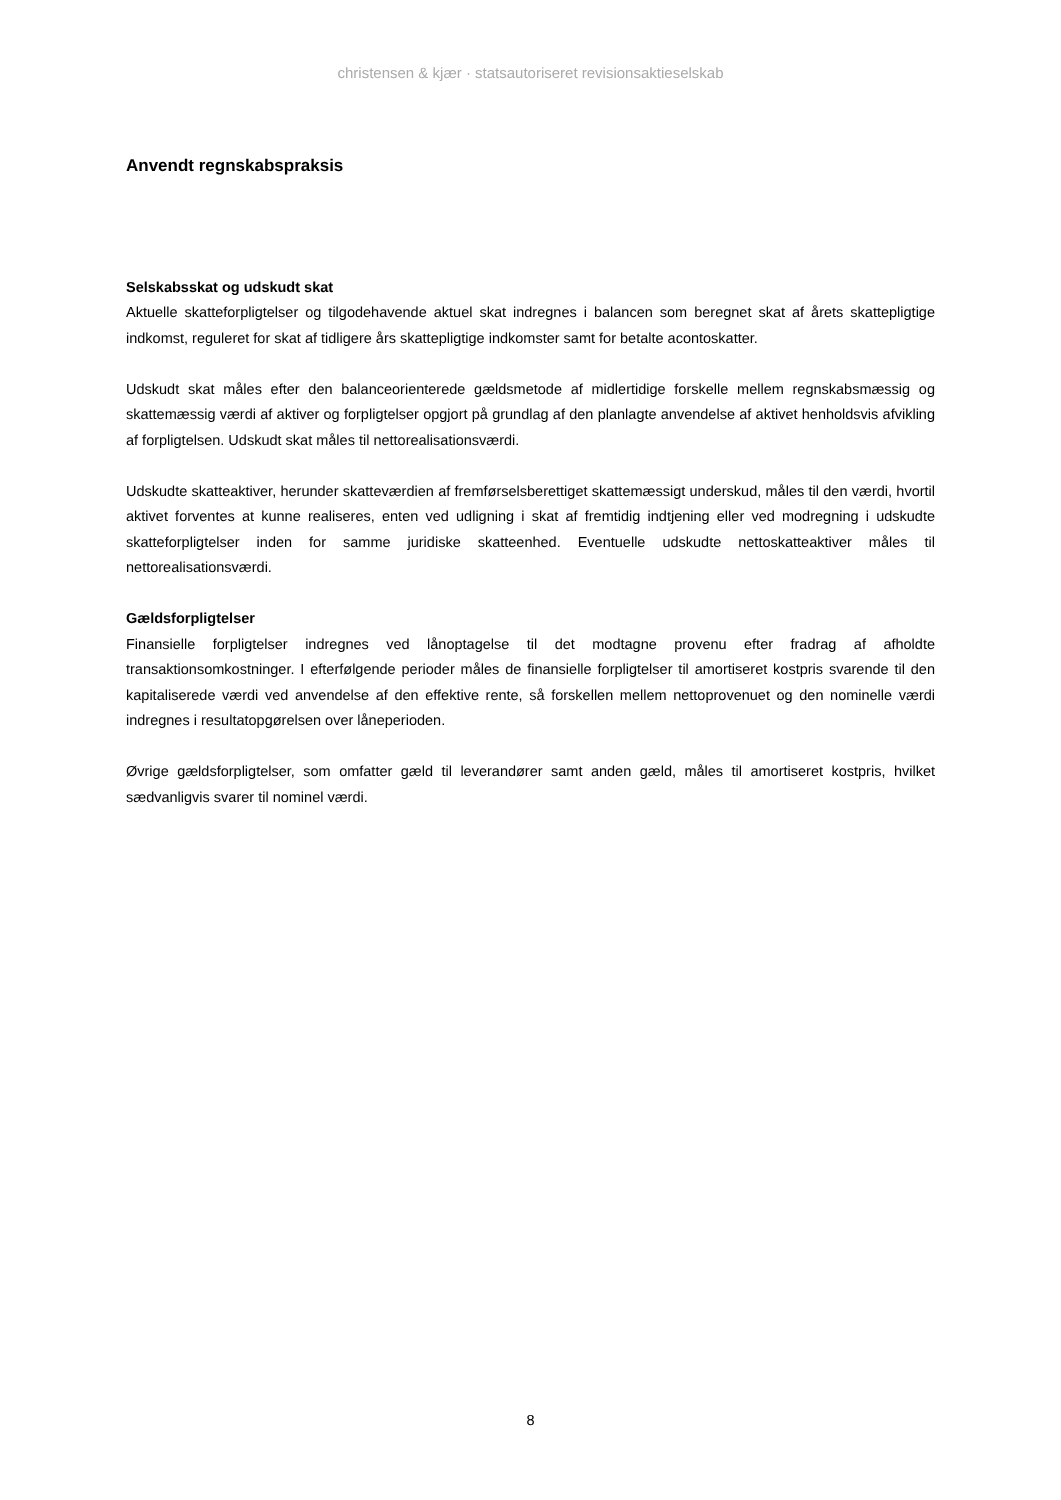christensen & kjær · statsautoriseret revisionsaktieselskab
Anvendt regnskabspraksis
Selskabsskat og udskudt skat
Aktuelle skatteforpligtelser og tilgodehavende aktuel skat indregnes i balancen som beregnet skat af årets skattepligtige indkomst, reguleret for skat af tidligere års skattepligtige indkomster samt for betalte acontoskatter.
Udskudt skat måles efter den balanceorienterede gældsmetode af midlertidige forskelle mellem regnskabsmæssig og skattemæssig værdi af aktiver og forpligtelser opgjort på grundlag af den planlagte anvendelse af aktivet henholdsvis afvikling af forpligtelsen. Udskudt skat måles til nettorealisationsværdi.
Udskudte skatteaktiver, herunder skatteværdien af fremførselsberettiget skattemæssigt underskud, måles til den værdi, hvortil aktivet forventes at kunne realiseres, enten ved udligning i skat af fremtidig indtjening eller ved modregning i udskudte skatteforpligtelser inden for samme juridiske skatteenhed. Eventuelle udskudte nettoskatteaktiver måles til nettorealisationsværdi.
Gældsforpligtelser
Finansielle forpligtelser indregnes ved lånoptagelse til det modtagne provenu efter fradrag af afholdte transaktionsomkostninger. I efterfølgende perioder måles de finansielle forpligtelser til amortiseret kostpris svarende til den kapitaliserede værdi ved anvendelse af den effektive rente, så forskellen mellem nettoprovenuet og den nominelle værdi indregnes i resultatopgørelsen over låneperioden.
Øvrige gældsforpligtelser, som omfatter gæld til leverandører samt anden gæld, måles til amortiseret kostpris, hvilket sædvanligvis svarer til nominel værdi.
8